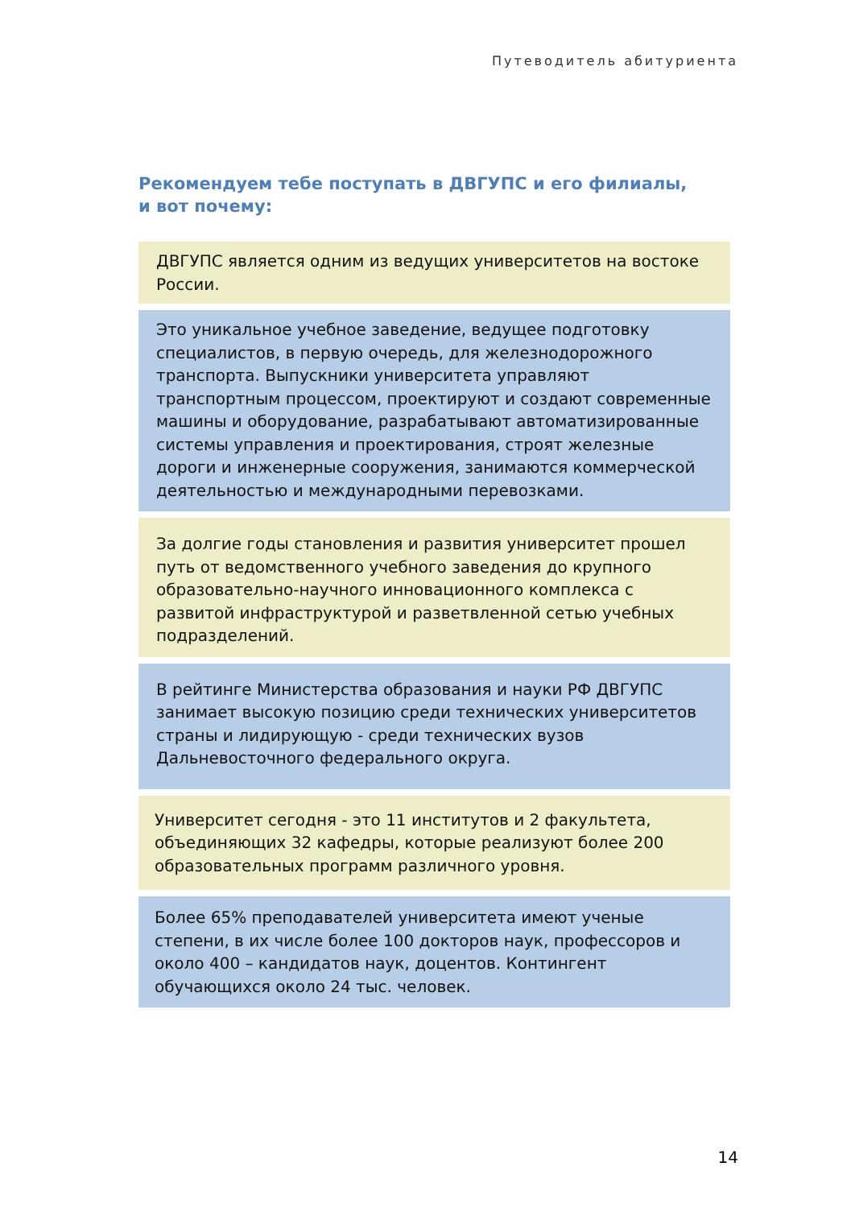Путеводитель абитуриента
Рекомендуем тебе поступать в ДВГУПС и его филиалы,
и вот почему:
ДВГУПС является одним из ведущих университетов на востоке России.
Это уникальное учебное заведение, ведущее подготовку специалистов, в первую очередь, для железнодорожного транспорта. Выпускники университета управляют транспортным процессом, проектируют и создают современные машины и оборудование, разрабатывают автоматизированные системы управления и проектирования, строят железные дороги и инженерные сооружения, занимаются коммерческой деятельностью и международными перевозками.
За долгие годы становления и развития университет прошел путь от ведомственного учебного заведения до крупного образовательно-научного инновационного комплекса с развитой инфраструктурой и разветвленной сетью учебных подразделений.
В рейтинге Министерства образования и науки РФ ДВГУПС занимает высокую позицию среди технических университетов страны и лидирующую - среди технических вузов Дальневосточного федерального округа.
Университет сегодня - это 11 институтов и 2 факультета, объединяющих 32 кафедры, которые реализуют более 200 образовательных программ различного уровня.
Более 65% преподавателей университета имеют ученые степени, в их числе более 100 докторов наук, профессоров и около 400 – кандидатов наук, доцентов. Контингент обучающихся около 24 тыс. человек.
14